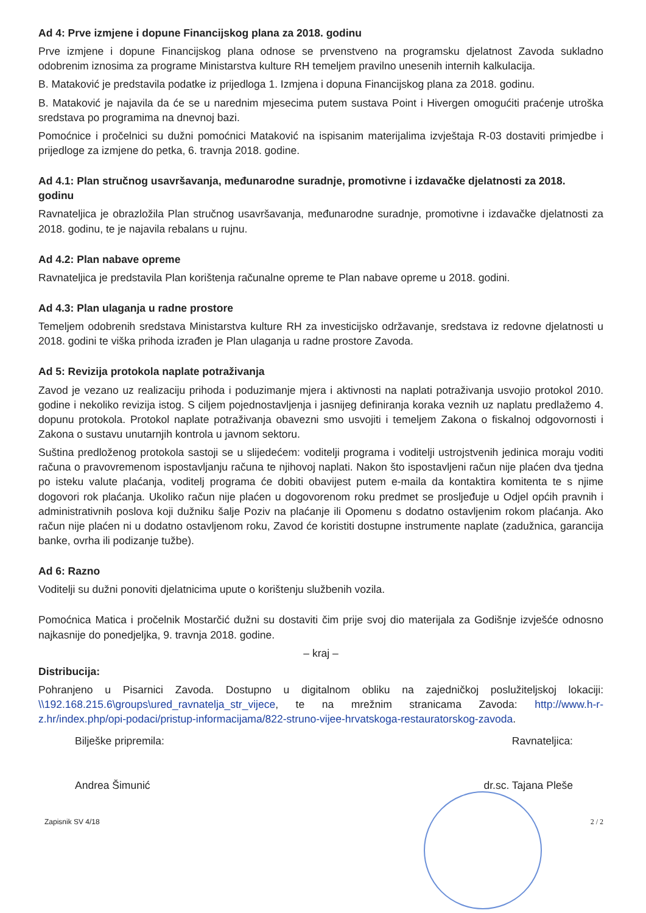Ad 4: Prve izmjene i dopune Financijskog plana za 2018. godinu
Prve izmjene i dopune Financijskog plana odnose se prvenstveno na programsku djelatnost Zavoda sukladno odobrenim iznosima za programe Ministarstva kulture RH temeljem pravilno unesenih internih kalkulacija.
B. Mataković je predstavila podatke iz prijedloga 1. Izmjena i dopuna Financijskog plana za 2018. godinu.
B. Mataković je najavila da će se u narednim mjesecima putem sustava Point i Hivergen omogućiti praćenje utroška sredstava po programima na dnevnoj bazi.
Pomoćnice i pročelnici su dužni pomoćnici Mataković na ispisanim materijalima izvještaja R-03 dostaviti primjedbe i prijedloge za izmjene do petka, 6. travnja 2018. godine.
Ad 4.1: Plan stručnog usavršavanja, međunarodne suradnje, promotivne i izdavačke djelatnosti za 2018. godinu
Ravnateljica je obrazložila Plan stručnog usavršavanja, međunarodne suradnje, promotivne i izdavačke djelatnosti za 2018. godinu, te je najavila rebalans u rujnu.
Ad 4.2: Plan nabave opreme
Ravnateljica je predstavila Plan korištenja računalne opreme te Plan nabave opreme u 2018. godini.
Ad 4.3: Plan ulaganja u radne prostore
Temeljem odobrenih sredstava Ministarstva kulture RH za investicijsko održavanje, sredstava iz redovne djelatnosti u 2018. godini te viška prihoda izrađen je Plan ulaganja u radne prostore Zavoda.
Ad 5: Revizija protokola naplate potraživanja
Zavod je vezano uz realizaciju prihoda i poduzimanje mjera i aktivnosti na naplati potraživanja usvojio protokol 2010. godine i nekoliko revizija istog. S ciljem pojednostavljenja i jasnijeg definiranja koraka veznih uz naplatu predlažemo 4. dopunu protokola. Protokol naplate potraživanja obavezni smo usvojiti i temeljem Zakona o fiskalnoj odgovornosti i Zakona o sustavu unutarnjih kontrola u javnom sektoru.
Suština predloženog protokola sastoji se u slijedećem: voditelji programa i voditelji ustrojstvenih jedinica moraju voditi računa o pravovremenom ispostavljanju računa te njihovoj naplati. Nakon što ispostavljeni račun nije plaćen dva tjedna po isteku valute plaćanja, voditelj programa će dobiti obavijest putem e-maila da kontaktira komitenta te s njime dogovori rok plaćanja. Ukoliko račun nije plaćen u dogovorenom roku predmet se prosljeđuje u Odjel općih pravnih i administrativnih poslova koji dužniku šalje Poziv na plaćanje ili Opomenu s dodatno ostavljenim rokom plaćanja. Ako račun nije plaćen ni u dodatno ostavljenom roku, Zavod će koristiti dostupne instrumente naplate (zadužnica, garancija banke, ovrha ili podizanje tužbe).
Ad 6: Razno
Voditelji su dužni ponoviti djelatnicima upute o korištenju službenih vozila.
Pomoćnica Matica i pročelnik Mostarčić dužni su dostaviti čim prije svoj dio materijala za Godišnje izvješće odnosno najkasnije do ponedjeljka, 9. travnja 2018. godine.
– kraj –
Distribucija:
Pohranjeno u Pisarnici Zavoda. Dostupno u digitalnom obliku na zajedničkoj poslužiteljskoj lokaciji: \\192.168.215.6\groups\ured_ravnatelja_str_vijece, te na mrežnim stranicama Zavoda: http://www.h-r-z.hr/index.php/opi-podaci/pristup-informacijama/822-struno-vijee-hrvatskoga-restauratorskog-zavoda.
Bilješke pripremila:
Andrea Šimunić
Ravnateljica:
dr.sc. Tajana Pleše
Zapisnik SV 4/18 2 / 2